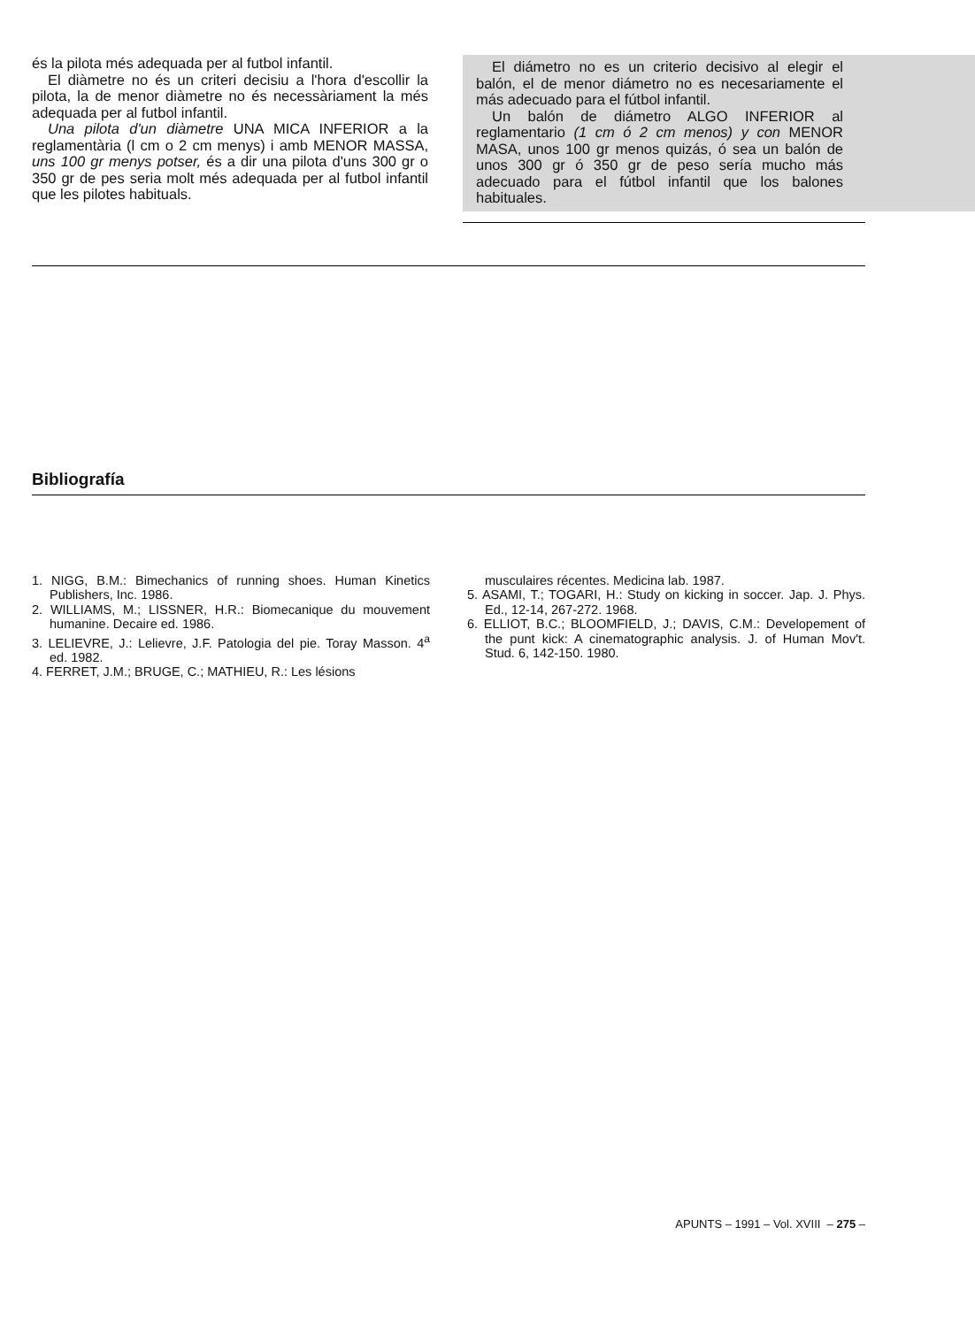és la pilota més adequada per al futbol infantil.
El diàmetre no és un criteri decisiu a l'hora d'escollir la pilota, la de menor diàmetre no és necessàriament la més adequada per al futbol infantil.
Una pilota d'un diàmetre UNA MICA INFERIOR a la reglamentària (l cm o 2 cm menys) i amb MENOR MASSA, uns 100 gr menys potser, és a dir una pilota d'uns 300 gr o 350 gr de pes seria molt més adequada per al futbol infantil que les pilotes habituals.
El diámetro no es un criterio decisivo al elegir el balón, el de menor diámetro no es necesariamente el más adecuado para el fútbol infantil.
Un balón de diámetro ALGO INFERIOR al reglamentario (1 cm ó 2 cm menos) y con MENOR MASA, unos 100 gr menos quizás, ó sea un balón de unos 300 gr ó 350 gr de peso sería mucho más adecuado para el fútbol infantil que los balones habituales.
Bibliografía
1. NIGG, B.M.: Bimechanics of running shoes. Human Kinetics Publishers, Inc. 1986.
2. WILLIAMS, M.; LISSNER, H.R.: Biomecanique du mouvement humanine. Decaire ed. 1986.
3. LELIEVRE, J.: Lelievre, J.F. Patologia del pie. Toray Masson. 4<sup>a</sup> ed. 1982.
4. FERRET, J.M.; BRUGE, C.; MATHIEU, R.: Les lésions
musculaires récentes. Medicina lab. 1987.
5. ASAMI, T.; TOGARI, H.: Study on kicking in soccer. Jap. J. Phys. Ed., 12-14, 267-272. 1968.
6. ELLIOT, B.C.; BLOOMFIELD, J.; DAVIS, C.M.: Develope­ment of the punt kick: A cinematographic analysis. J. of Human Mov't. Stud. 6, 142-150. 1980.
APUNTS – 1991 – Vol. XVIII – 275 –